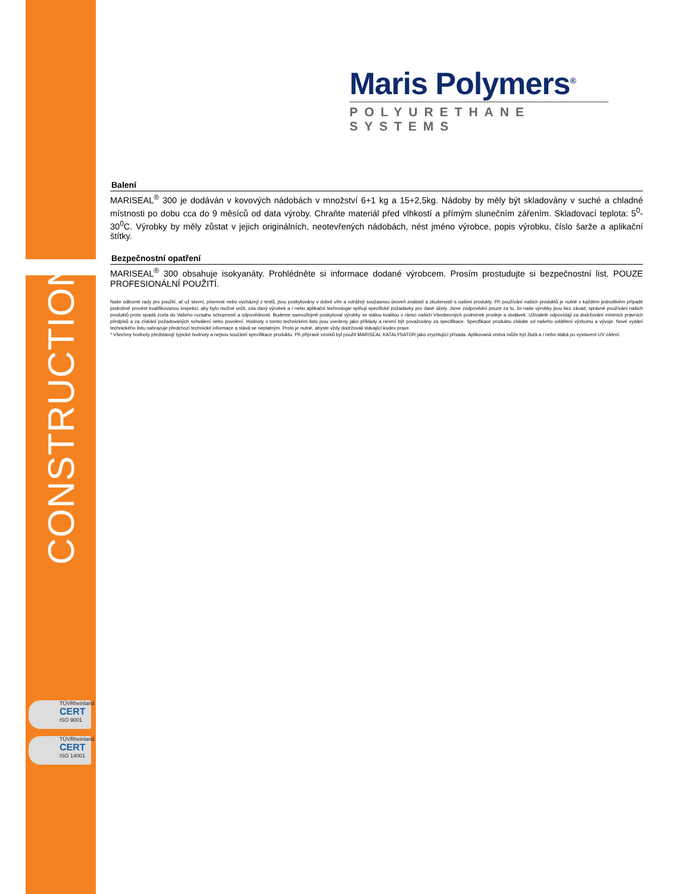CONSTRUCTION
TÜVRheinland
CERT
ISO 9001
TÜVRheinland
CERT
ISO 14001
Maris Polymers<sup>®</sup>
POLYURETHANE SYSTEMS
Balení
MARISEAL<sup>®</sup> 300 je dodáván v kovových nádobách v množství 6+1 kg a 15+2,5kg. Nádoby by měly být skladovány v suché a chladné místnosti po dobu cca do 9 měsíců od data výroby. Chraňte materiál před vlhkostí a přímým slunečním zářením. Skladovací teplota: 5<sup>0</sup>-30<sup>0</sup>C. Výrobky by měly zůstat v jejich originálních, neotevřených nádobách, nést jméno výrobce, popis výrobku, číslo šarže a aplikační štítky.
Bezpečnostní opatření
MARISEAL<sup>®</sup> 300 obsahuje isokyanáty. Prohlédněte si informace dodané výrobcem. Prosím prostudujte si bezpečnostní list. POUZE PROFESIONÁLNÍ POUŽITÍ.
Naše odborné rady pro použití, ať už slovní, písemné nebo vycházejí z testů, jsou poskytovány v dobré víře a odrážejí současnou úroveň znalostí a zkušeností s našimi produkty. Při používání našich produktů je nutné v každém jednotlivém případě podrobně provést kvalifikovanou inspekci, aby bylo možné určit, zda daný výrobek a / nebo aplikační technologie splňují specifické požadavky pro dané účely. Jsme zodpovědní pouze za to, že naše výrobky jsou bez závad; správné používání našich produktů proto spadá zcela do Vašeho rozsahu schopností a odpovědnosti. Budeme samozřejmě poskytovat výrobky se stálou kvalitou v rámci našich Všeobecných podmínek prodeje a dodávek. Uživatelé odpovídají za dodržování místních právních předpisů a za získání požadovaných schválení nebo povolení. Hodnoty v tomto technickém listu jsou uvedeny jako příklady a nesmí být považovány za specifikace. Specifikace produktu získáte od našeho oddělení výzkumu a vývoje. Nové vydání technického listu nahrazuje předchozí technické informace a stává se neplatným. Proto je nutné, abyste vždy dodržovali stávající kodex praxe.
* Všechny hodnoty představují typické hodnoty a nejsou součástí specifikace produktu. Při přípravě vzorků byl použit MARISEAL KATALYSATOR jako zrychlující přísada. Aplikovaná vrstva může být žlutá a / nebo slabá po vystavení UV záření.